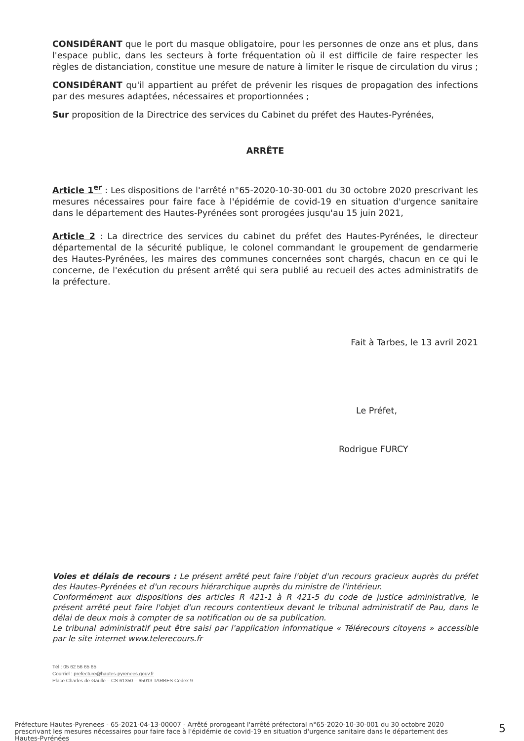CONSIDÉRANT que le port du masque obligatoire, pour les personnes de onze ans et plus, dans l'espace public, dans les secteurs à forte fréquentation où il est difficile de faire respecter les règles de distanciation, constitue une mesure de nature à limiter le risque de circulation du virus ;
CONSIDÉRANT qu'il appartient au préfet de prévenir les risques de propagation des infections par des mesures adaptées, nécessaires et proportionnées ;
Sur proposition de la Directrice des services du Cabinet du préfet des Hautes-Pyrénées,
ARRÊTE
Article 1<sup>er</sup> : Les dispositions de l'arrêté n°65-2020-10-30-001 du 30 octobre 2020 prescrivant les mesures nécessaires pour faire face à l'épidémie de covid-19 en situation d'urgence sanitaire dans le département des Hautes-Pyrénées sont prorogées jusqu'au 15 juin 2021,
Article 2 : La directrice des services du cabinet du préfet des Hautes-Pyrénées, le directeur départemental de la sécurité publique, le colonel commandant le groupement de gendarmerie des Hautes-Pyrénées, les maires des communes concernées sont chargés, chacun en ce qui le concerne, de l'exécution du présent arrêté qui sera publié au recueil des actes administratifs de la préfecture.
Fait à Tarbes, le 13 avril 2021
Le Préfet,
Rodrigue FURCY
Voies et délais de recours : Le présent arrêté peut faire l'objet d'un recours gracieux auprès du préfet des Hautes-Pyrénées et d'un recours hiérarchique auprès du ministre de l'intérieur.
Conformément aux dispositions des articles R 421-1 à R 421-5 du code de justice administrative, le présent arrêté peut faire l'objet d'un recours contentieux devant le tribunal administratif de Pau, dans le délai de deux mois à compter de sa notification ou de sa publication.
Le tribunal administratif peut être saisi par l'application informatique « Télérecours citoyens » accessible par le site internet www.telerecours.fr
Tél : 05 62 56 65 65
Courriel : prefecture@hautes-pyrenees.gouv.fr
Place Charles de Gaulle – CS 61350 – 65013 TARBES Cedex 9
Préfecture Hautes-Pyrenees - 65-2021-04-13-00007 - Arrêté prorogeant l'arrêté préfectoral n°65-2020-10-30-001 du 30 octobre 2020 prescrivant les mesures nécessaires pour faire face à l'épidémie de covid-19 en situation d'urgence sanitaire dans le département des Hautes-Pyrénées
5